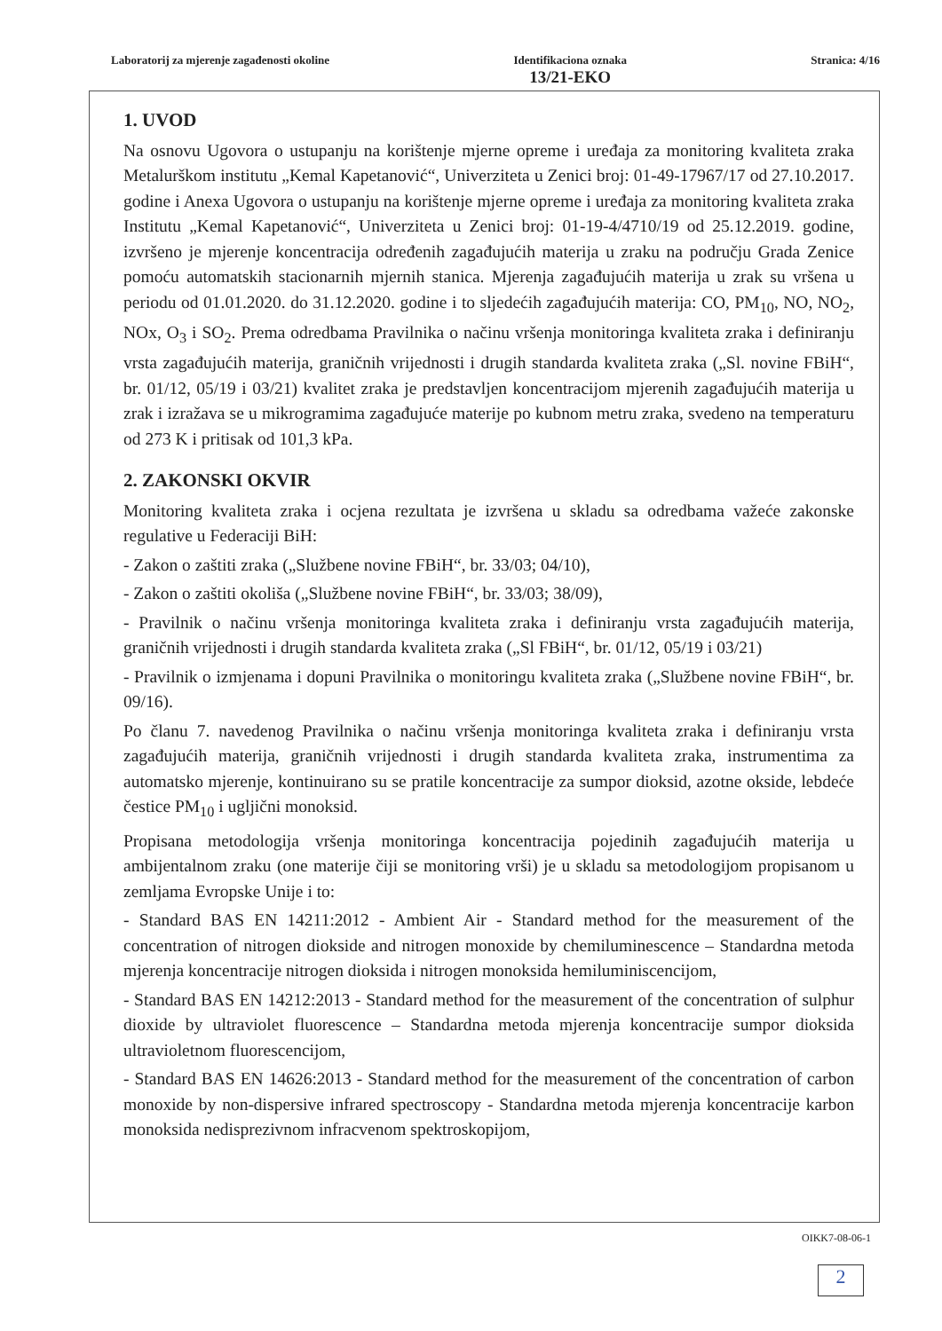Laboratorij za mjerenje zagađenosti okoline Identifikaciona oznaka
13/21-EKO
Stranica: 4/16
1. UVOD
Na osnovu Ugovora o ustupanju na korištenje mjerne opreme i uređaja za monitoring kvaliteta zraka Metalurškom institutu „Kemal Kapetanović“, Univerziteta u Zenici broj: 01-49-17967/17 od 27.10.2017. godine i Anexa Ugovora o ustupanju na korištenje mjerne opreme i uređaja za monitoring kvaliteta zraka Institutu „Kemal Kapetanović“, Univerziteta u Zenici broj: 01-19-4/4710/19 od 25.12.2019. godine, izvršeno je mjerenje koncentracija određenih zagađujućih materija u zraku na području Grada Zenice pomoću automatskih stacionarnih mjernih stanica. Mjerenja zagađujućih materija u zrak su vršena u periodu od 01.01.2020. do 31.12.2020. godine i to sljedećih zagađujućih materija: CO, PM<sub>10</sub>, NO, NO<sub>2</sub>, NOx, O<sub>3</sub> i SO<sub>2</sub>. Prema odredbama Pravilnika o načinu vršenja monitoringa kvaliteta zraka i definiranju vrsta zagađujućih materija, graničnih vrijednosti i drugih standarda kvaliteta zraka („Sl. novine FBiH“, br. 01/12, 05/19 i 03/21) kvalitet zraka je predstavljen koncentracijom mjerenih zagađujućih materija u zrak i izražava se u mikrogramima zagađujuće materije po kubnom metru zraka, svedeno na temperaturu od 273 K i pritisak od 101,3 kPa.
2. ZAKONSKI OKVIR
Monitoring kvaliteta zraka i ocjena rezultata je izvršena u skladu sa odredbama važeće zakonske regulative u Federaciji BiH:
- Zakon o zaštiti zraka („Službene novine FBiH“, br. 33/03; 04/10),
- Zakon o zaštiti okoliša („Službene novine FBiH“, br. 33/03; 38/09),
- Pravilnik o načinu vršenja monitoringa kvaliteta zraka i definiranju vrsta zagađujućih materija, graničnih vrijednosti i drugih standarda kvaliteta zraka („Sl FBiH“, br. 01/12, 05/19 i 03/21)
- Pravilnik o izmjenama i dopuni Pravilnika o monitoringu kvaliteta zraka („Službene novine FBiH“, br. 09/16).
Po članu 7. navedenog Pravilnika o načinu vršenja monitoringa kvaliteta zraka i definiranju vrsta zagađujućih materija, graničnih vrijednosti i drugih standarda kvaliteta zraka, instrumentima za automatsko mjerenje, kontinuirano su se pratile koncentracije za sumpor dioksid, azotne okside, lebdeće čestice PM<sub>10</sub> i ugljični monoksid.
Propisana metodologija vršenja monitoringa koncentracija pojedinih zagađujućih materija u ambijentalnom zraku (one materije čiji se monitoring vrši) je u skladu sa metodologijom propisanom u zemljama Evropske Unije i to:
- Standard BAS EN 14211:2012 - Ambient Air - Standard method for the measurement of the concentration of nitrogen diokside and nitrogen monoxide by chemiluminescence – Standardna metoda mjerenja koncentracije nitrogen dioksida i nitrogen monoksida hemiluminiscencijom,
- Standard BAS EN 14212:2013 - Standard method for the measurement of the concentration of sulphur dioxide by ultraviolet fluorescence – Standardna metoda mjerenja koncentracije sumpor dioksida ultravioletnom fluorescencijom,
- Standard BAS EN 14626:2013 - Standard method for the measurement of the concentration of carbon monoxide by non-dispersive infrared spectroscopy - Standardna metoda mjerenja koncentracije karbon monoksida nedisprezivnom infracvenom spektroskopijom,
OIKK7-08-06-1
2